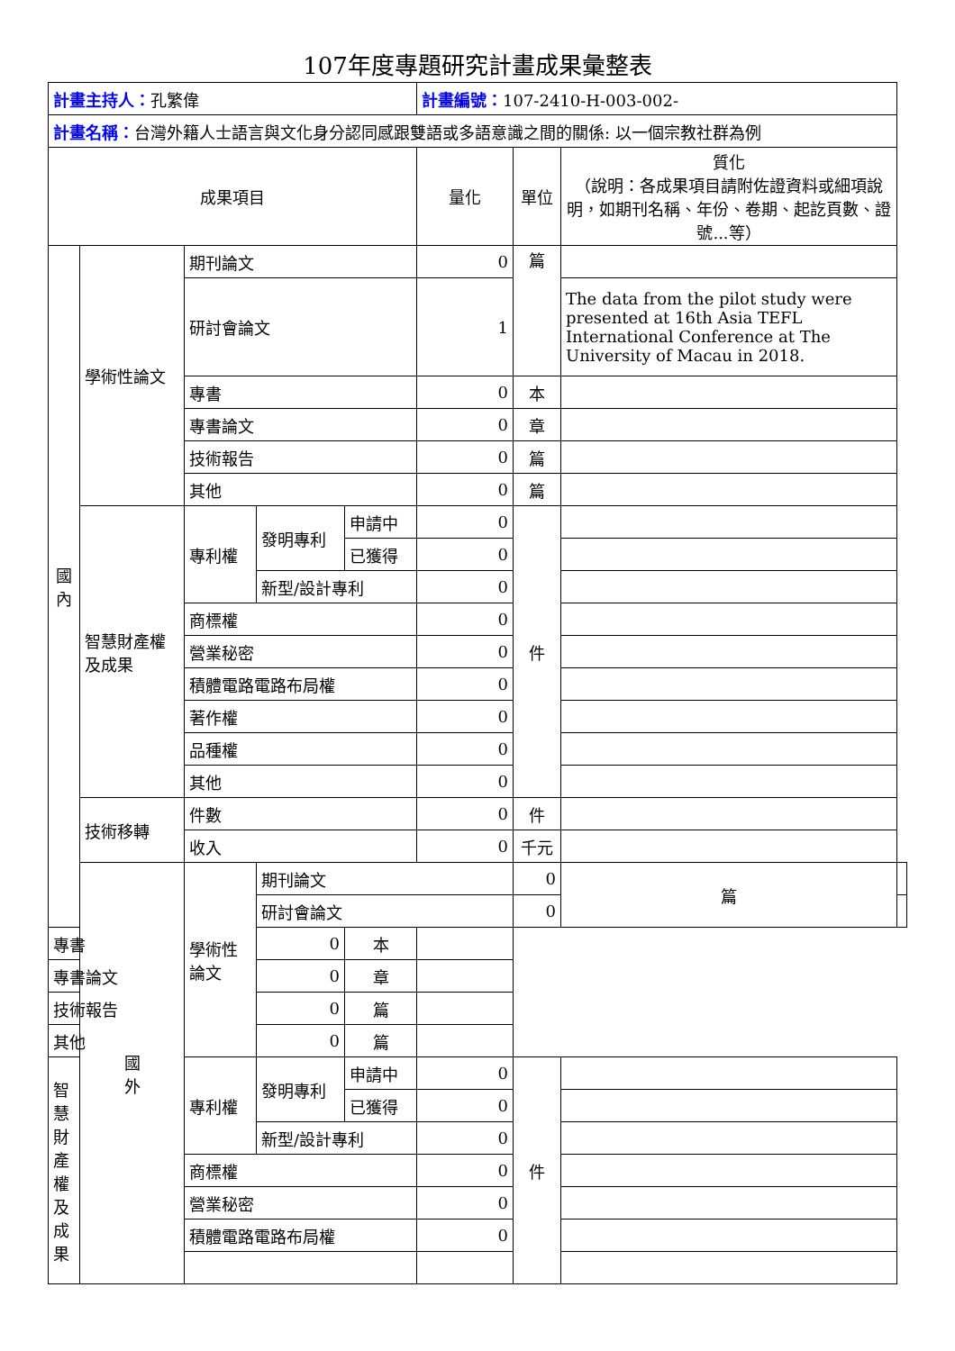107年度專題研究計畫成果彙整表
| 計畫主持人： 孔繁偉 | | | | | 計畫編號： 107-2410-H-003-002- | | | |
| 計畫名稱： 台灣外籍人士語言與文化身分認同感跟雙語或多語意識之間的關係: 以一個宗教社群為例 | | | | | | | | |
| 成果項目 | | | | | 量化 | 單位 | 質化 （說明：各成果項目請附佐證資料或細項說明，如期刊名稱、年份、卷期、起訖頁數、證號...等） | |
| 國 內 | 學術性論文 | 期刊論文 | | | 0 | 篇 | | |
| | | 研討會論文 | | | 1 | | The data from the pilot study were presented at 16th Asia TEFL International Conference at The University of Macau in 2018. | |
| | | 專書 | | | 0 | 本 | | |
| | | 專書論文 | | | 0 | 章 | | |
| | | 技術報告 | | | 0 | 篇 | | |
| | | 其他 | | | 0 | 篇 | | |
| | 智慧財產權及成果 | 專利權 | 發明專利 | 申請中 | 0 | 件 | | |
| | | | | 已獲得 | 0 | | | |
| | | | 新型/設計專利 | | 0 | | | |
| | | 商標權 | | | 0 | | | |
| | | 營業秘密 | | | 0 | | | |
| | | 積體電路電路布局權 | | | 0 | | | |
| | | 著作權 | | | 0 | | | |
| | | 品種權 | | | 0 | | | |
| | | 其他 | | | 0 | | | |
| | 技術移轉 | 件數 | | | 0 | 件 | | |
| | | 收入 | | | 0 | 千元 | | |
| | 國 外 | 學術性論文 | 期刊論文 | | | 0 | 篇 | |
| | | | 研討會論文 | | | 0 | | |
| 專書 | | | 0 | 本 | | | | |
| 專書論文 | | | 0 | 章 | | | | |
| 技術報告 | | | 0 | 篇 | | | | |
| 其他 | | | 0 | 篇 | | | | |
| 智慧財產權及成果 | | 專利權 | 發明專利 | 申請中 | 0 | 件 | | |
| | | | | 已獲得 | 0 | | | |
| | | | 新型/設計專利 | | 0 | | | |
| | | 商標權 | | | 0 | | | |
| | | 營業秘密 | | | 0 | | | |
| | | 積體電路電路布局權 | | | 0 | | | |